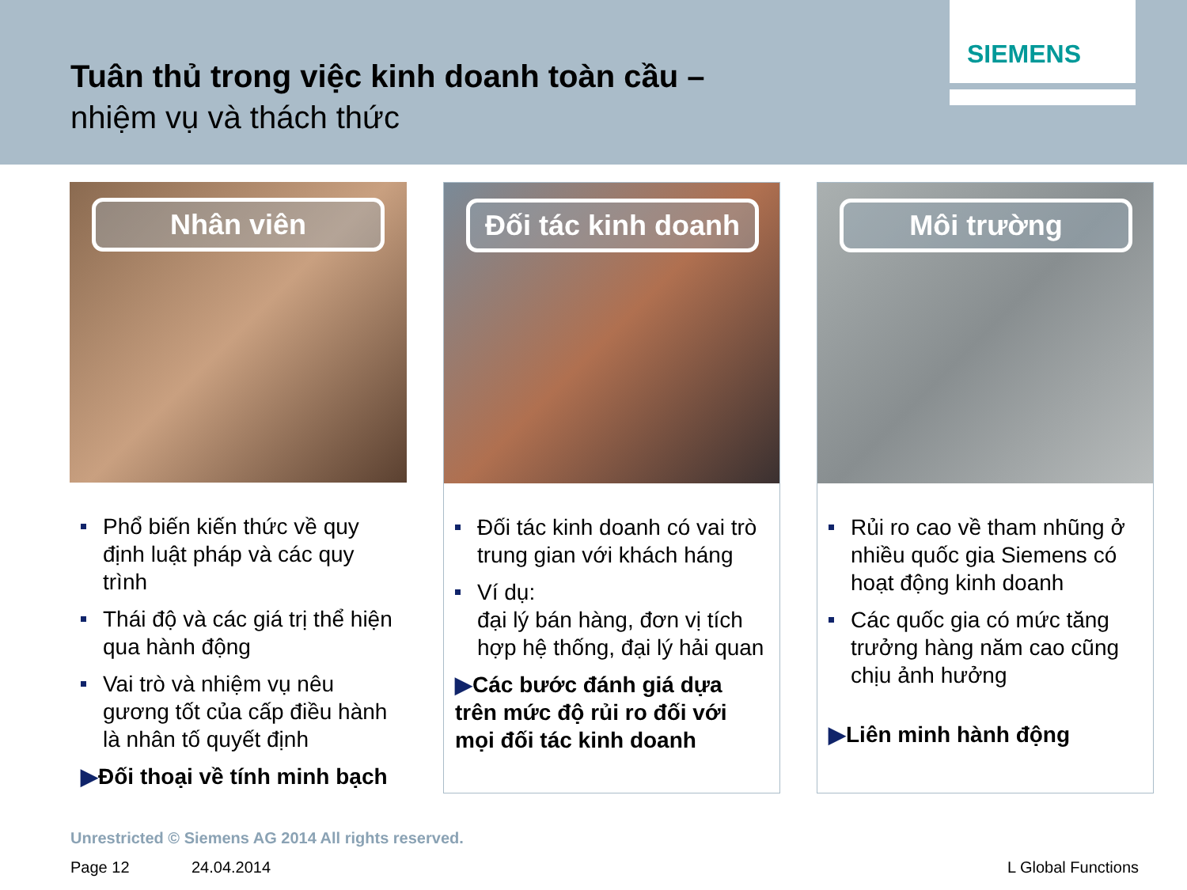Tuân thủ trong việc kinh doanh toàn cầu –
nhiệm vụ và thách thức
SIEMENS
Nhân viên
Phổ biến kiến thức về quy định luật pháp và các quy trình
Thái độ và các giá trị thể hiện qua hành động
Vai trò và nhiệm vụ nêu gương tốt của cấp điều hành là nhân tố quyết định
▶Đối thoại về tính minh bạch
Đối tác kinh doanh
Đối tác kinh doanh có vai trò trung gian với khách háng
Ví dụ:
đại lý bán hàng, đơn vị tích hợp hệ thống, đại lý hải quan
▶Các bước đánh giá dựa trên mức độ rủi ro đối với mọi đối tác kinh doanh
Môi trường
Rủi ro cao về tham nhũng ở nhiều quốc gia Siemens có hoạt động kinh doanh
Các quốc gia có mức tăng trưởng hàng năm cao cũng chịu ảnh hưởng
▶Liên minh hành động
Unrestricted © Siemens AG 2014 All rights reserved.
Page 12 24.04.2014 L Global Functions